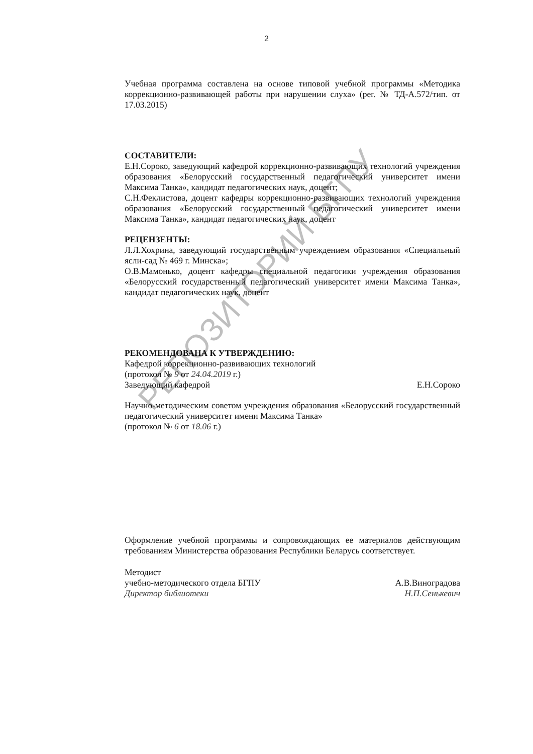2
Учебная программа составлена на основе типовой учебной программы «Методика коррекционно-развивающей работы при нарушении слуха» (рег. № ТД-А.572/тип. от 17.03.2015)
СОСТАВИТЕЛИ:
Е.Н.Сороко, заведующий кафедрой коррекционно-развивающих технологий учреждения образования «Белорусский государственный педагогический университет имени Максима Танка», кандидат педагогических наук, доцент;
С.Н.Феклистова, доцент кафедры коррекционно-развивающих технологий учреждения образования «Белорусский государственный педагогический университет имени Максима Танка», кандидат педагогических наук, доцент
РЕЦЕНЗЕНТЫ:
Л.Л.Хохрина, заведующий государственным учреждением образования «Специальный ясли-сад № 469 г. Минска»;
О.В.Мамонько, доцент кафедры специальной педагогики учреждения образования «Белорусский государственный педагогический университет имени Максима Танка», кандидат педагогических наук, доцент
РЕКОМЕНДОВАНА К УТВЕРЖДЕНИЮ:
Кафедрой коррекционно-развивающих технологий
(протокол № 9 от 24.04.2019 г.)
Заведующий кафедрой Е.Н.Сороко
Научно-методическим советом учреждения образования «Белорусский государственный педагогический университет имени Максима Танка»
(протокол № 6 от 18.06 г.)
Оформление учебной программы и сопровождающих ее материалов действующим требованиям Министерства образования Республики Беларусь соответствует.
Методист
учебно-методического отдела БГПУ А.В.Виноградова
Директор библиотеки Н.П.Сенькевич
РЕПОЗИТОРИЙ БГПУ